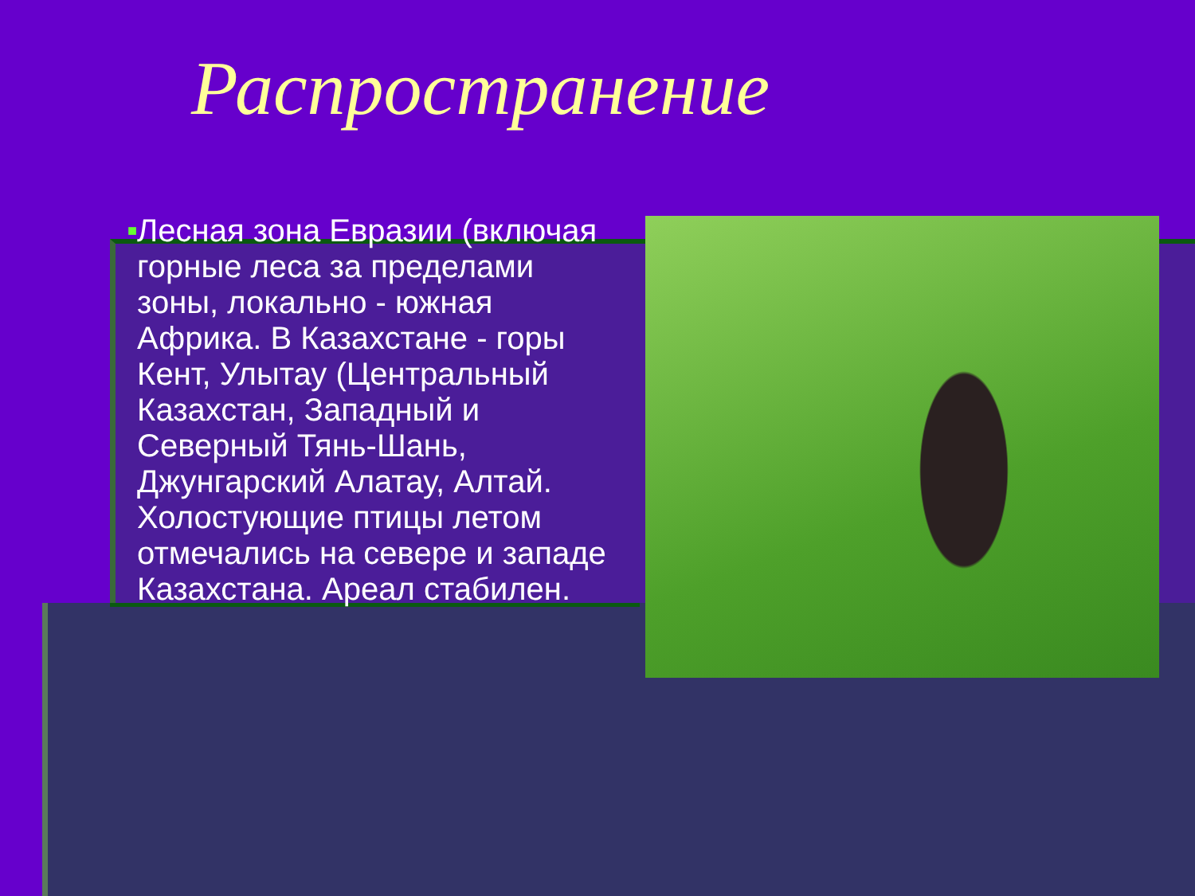Распространение
■
Лесная зона Евразии (включая горные леса за пределами зоны, локально - южная Африка. В Казахстане - горы Кент, Улытау (Центральный Казахстан, Западный и Северный Тянь-Шань, Джунгарский Алатау, Алтай. Холостующие птицы летом отмечались на севере и западе Казахстана. Ареал стабилен.